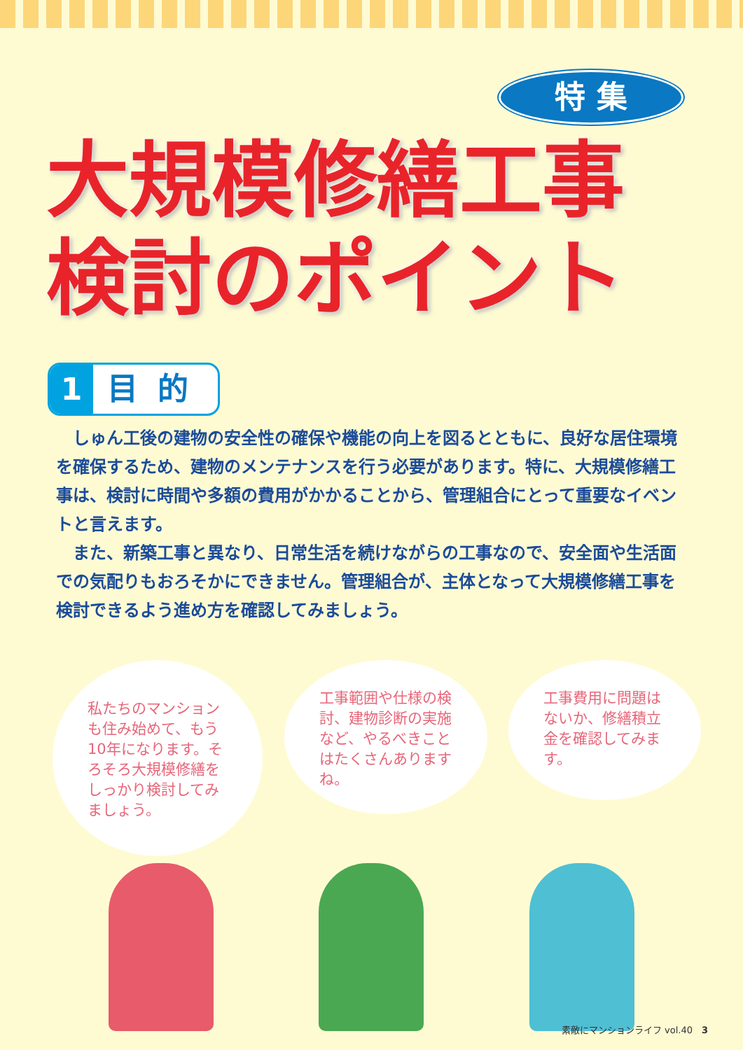特 集
大規模修繕工事
検討のポイント
1 目的
しゅん工後の建物の安全性の確保や機能の向上を図るとともに、良好な居住環境を確保するため、建物のメンテナンスを行う必要があります。特に、大規模修繕工事は、検討に時間や多額の費用がかかることから、管理組合にとって重要なイベントと言えます。
また、新築工事と異なり、日常生活を続けながらの工事なので、安全面や生活面での気配りもおろそかにできません。管理組合が、主体となって大規模修繕工事を検討できるよう進め方を確認してみましょう。
私たちのマンションも住み始めて、もう10年になります。そろそろ大規模修繕をしっかり検討してみましょう。
工事範囲や仕様の検討、建物診断の実施など、やるべきことはたくさんありますね。
工事費用に問題はないか、修繕積立金を確認してみます。
素敵にマンションライフ vol.40　3